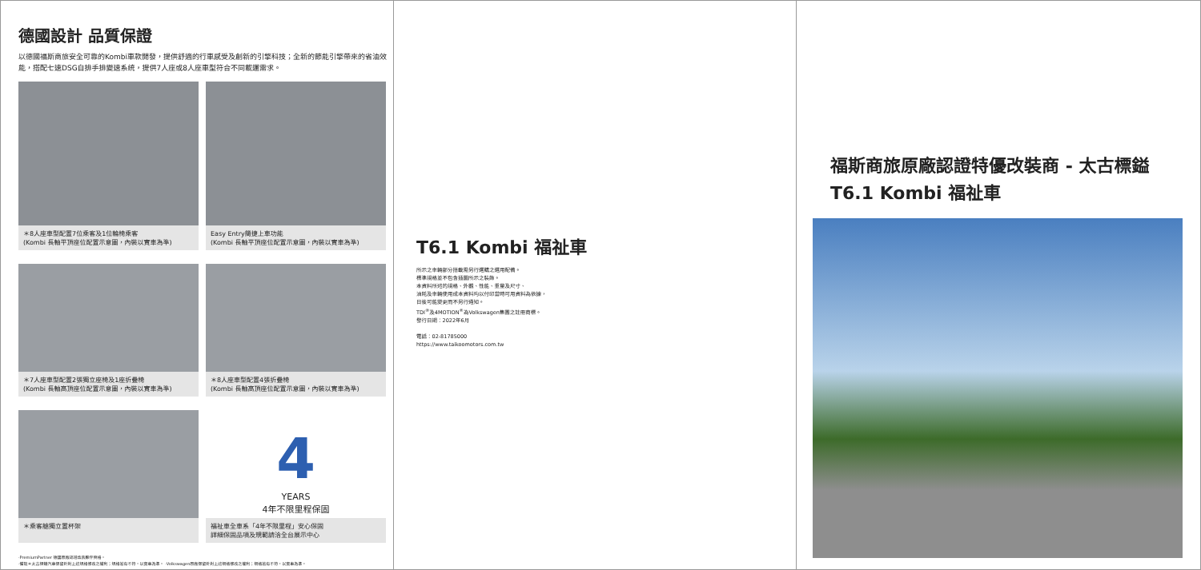德國設計 品質保證
以德國福斯商旅安全可靠的Kombi車款開發，提供舒適的行車感受及創新的引擎科技；全新的節能引擎帶來的省油效能，搭配七速DSG自排手排變速系統，提供7人座或8人座車型符合不同載運需求。
＊8人座車型配置7位乘客及1位輪椅乘客
(Kombi 長軸平頂座位配置示意圖，內裝以實車為準)
Easy Entry簡捷上車功能
(Kombi 長軸平頂座位配置示意圖，內裝以實車為準)
＊7人座車型配置2張獨立座椅及1座折疊椅
(Kombi 長軸高頂座位配置示意圖，內裝以實車為準)
＊8人座車型配置4張折疊椅
(Kombi 長軸高頂座位配置示意圖，內裝以實車為準)
＊乘客艙獨立置杯架
4
YEARS
4年不限里程保固
福祉車全車系「4年不限里程」安心保固
詳細保固品項及規範請洽全台展示中心
‧PremiumPartner 德國原廠認證改裝夥伴資格。
‧備註＊太古標鎰汽車保留針對上述規格修改之權利；規格若有不符，以實車為準。 ‧Volkswagen原廠保留針對上述規格修改之權利；規格若有不符，以實車為準。
T6.1 Kombi 福祉車
所示之車輛部分搭載需另行選購之選用配備。
標準規格並不包含插圖所示之裝飾。
本資料所述的規格、外觀、性能、重量及尺寸、
油耗及車輛使用成本資料均以付印當時可用資料為依據，
日後可能變更而不另行通知。
TDI<sup>®</sup>及4MOTION<sup>®</sup>為Volkswagen集團之註冊商標。
發行日期：2022年6月
電話：02-81785000
https://www.taikoomotors.com.tw
福斯商旅原廠認證特優改裝商 - 太古標鎰
T6.1 Kombi 福祉車